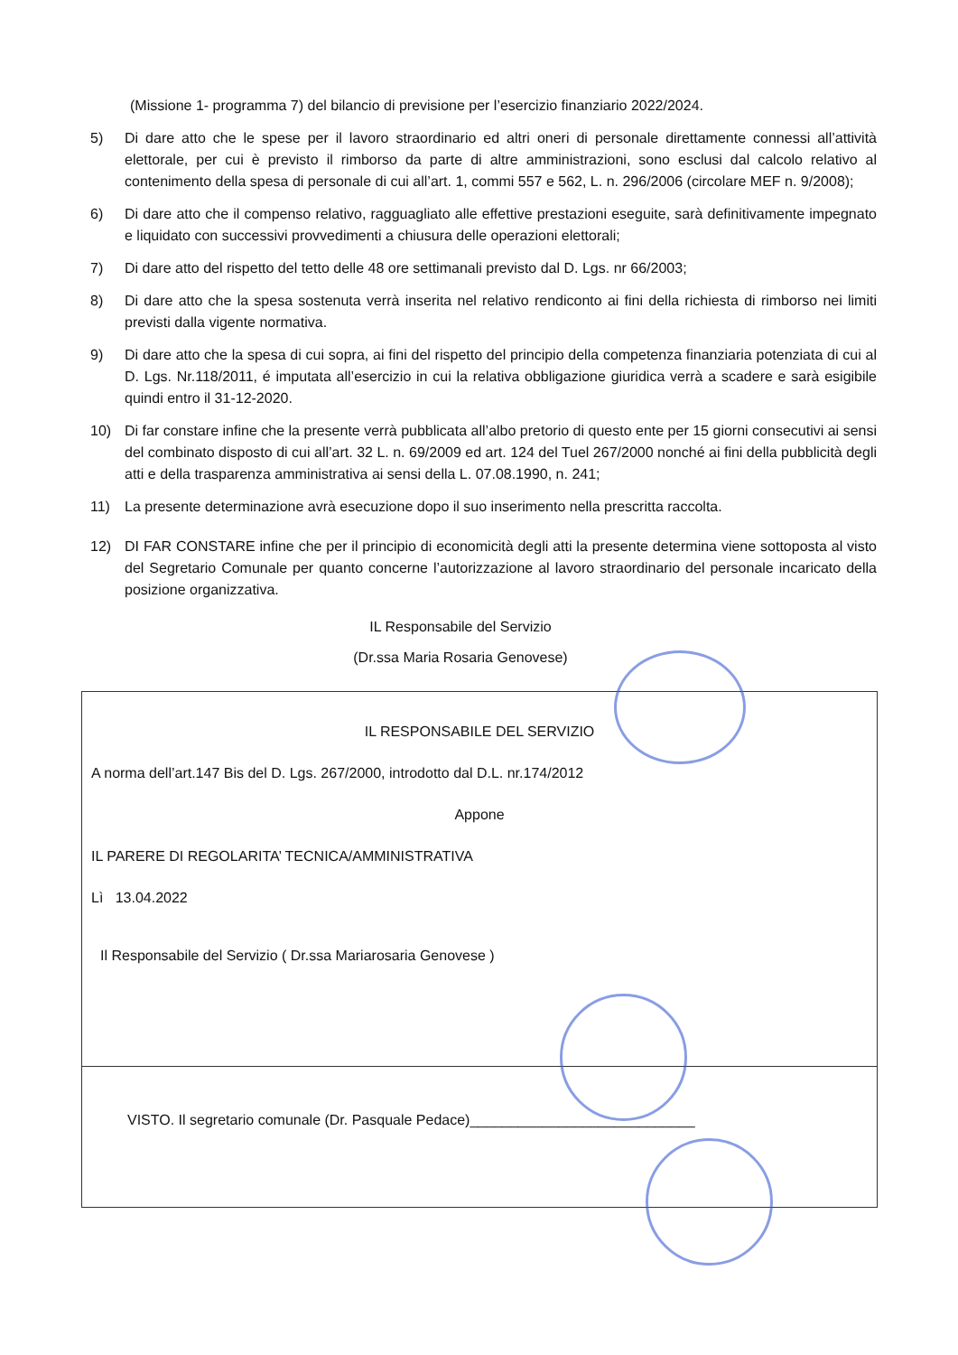(Missione 1- programma 7) del bilancio di previsione per l’esercizio finanziario 2022/2024.
5) Di dare atto che le spese per il lavoro straordinario ed altri oneri di personale direttamente connessi all’attività elettorale, per cui è previsto il rimborso da parte di altre amministrazioni, sono esclusi dal calcolo relativo al contenimento della spesa di personale di cui all’art. 1, commi 557 e 562, L. n. 296/2006 (circolare MEF n. 9/2008);
6) Di dare atto che il compenso relativo, ragguagliato alle effettive prestazioni eseguite, sarà definitivamente impegnato e liquidato con successivi provvedimenti a chiusura delle operazioni elettorali;
7) Di dare atto del rispetto del tetto delle 48 ore settimanali previsto dal D. Lgs. nr 66/2003;
8) Di dare atto che la spesa sostenuta verrà inserita nel relativo rendiconto ai fini della richiesta di rimborso nei limiti previsti dalla vigente normativa.
9) Di dare atto che la spesa di cui sopra, ai fini del rispetto del principio della competenza finanziaria potenziata di cui al D. Lgs. Nr.118/2011, é imputata all’esercizio in cui la relativa obbligazione giuridica verrà a scadere e sarà esigibile quindi entro il 31-12-2020.
10) Di far constare infine che la presente verrà pubblicata all’albo pretorio di questo ente per 15 giorni consecutivi ai sensi del combinato disposto di cui all’art. 32 L. n. 69/2009 ed art. 124 del Tuel 267/2000 nonché ai fini della pubblicità degli atti e della trasparenza amministrativa ai sensi della L. 07.08.1990, n. 241;
11) La presente determinazione avrà esecuzione dopo il suo inserimento nella prescritta raccolta.
12) DI FAR CONSTARE infine che per il principio di economicità degli atti la presente determina viene sottoposta al visto del Segretario Comunale per quanto concerne l’autorizzazione al lavoro straordinario del personale incaricato della posizione organizzativa.
IL Responsabile del Servizio
(Dr.ssa Maria Rosaria Genovese)
IL RESPONSABILE DEL SERVIZIO
A norma dell’art.147 Bis del D. Lgs. 267/2000, introdotto dal D.L. nr.174/2012
Appone
IL PARERE DI REGOLARITA’ TECNICA/AMMINISTRATIVA
Lì 13.04.2022
Il Responsabile del Servizio ( Dr.ssa Mariarosaria Genovese )
VISTO. Il segretario comunale (Dr. Pasquale Pedace)____________________________